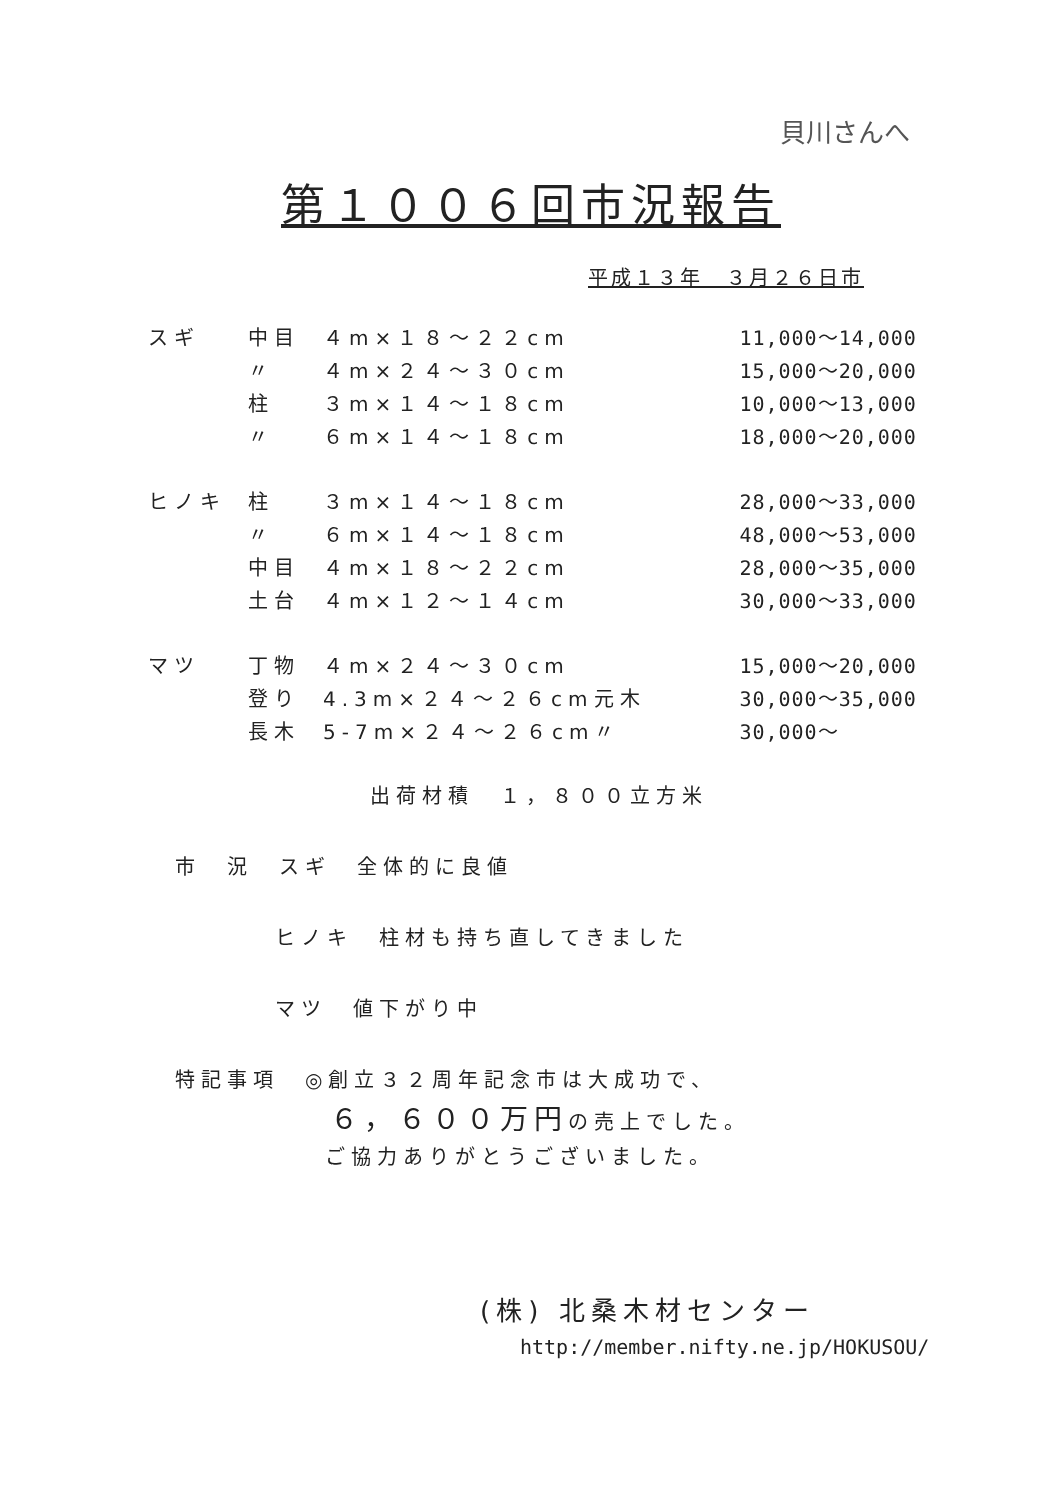貝川さんへ
第１００６回市況報告
平成１３年　３月２６日市
| スギ | 中目 | ４m×１８～２２cm | | 11,000～14,000 |
| | 〃 | ４m×２４～３０cm | | 15,000～20,000 |
| | 柱 | ３m×１４～１８cm | | 10,000～13,000 |
| | 〃 | ６m×１４～１８cm | | 18,000～20,000 |
| ヒノキ | 柱 | ３m×１４～１８cm | | 28,000～33,000 |
| | 〃 | ６m×１４～１８cm | | 48,000～53,000 |
| | 中目 | ４m×１８～２２cm | | 28,000～35,000 |
| | 土台 | ４m×１２～１４cm | | 30,000～33,000 |
| マツ | 丁物 | ４m×２４～３０cm | | 15,000～20,000 |
| | 登り | 4.3m×２４～２６cm | 元木 | 30,000～35,000 |
| | 長木 | 5-7m×２４～２６cm | 〃 | 30,000～ |
出荷材積　１，８００立方米
市　況　スギ　全体的に良値
ヒノキ　柱材も持ち直してきました
マツ　値下がり中
特記事項　◎創立３２周年記念市は大成功で、
６，６００万円の売上でした。
ご協力ありがとうございました。
(株) 北桑木材センター
http://member.nifty.ne.jp/HOKUSOU/